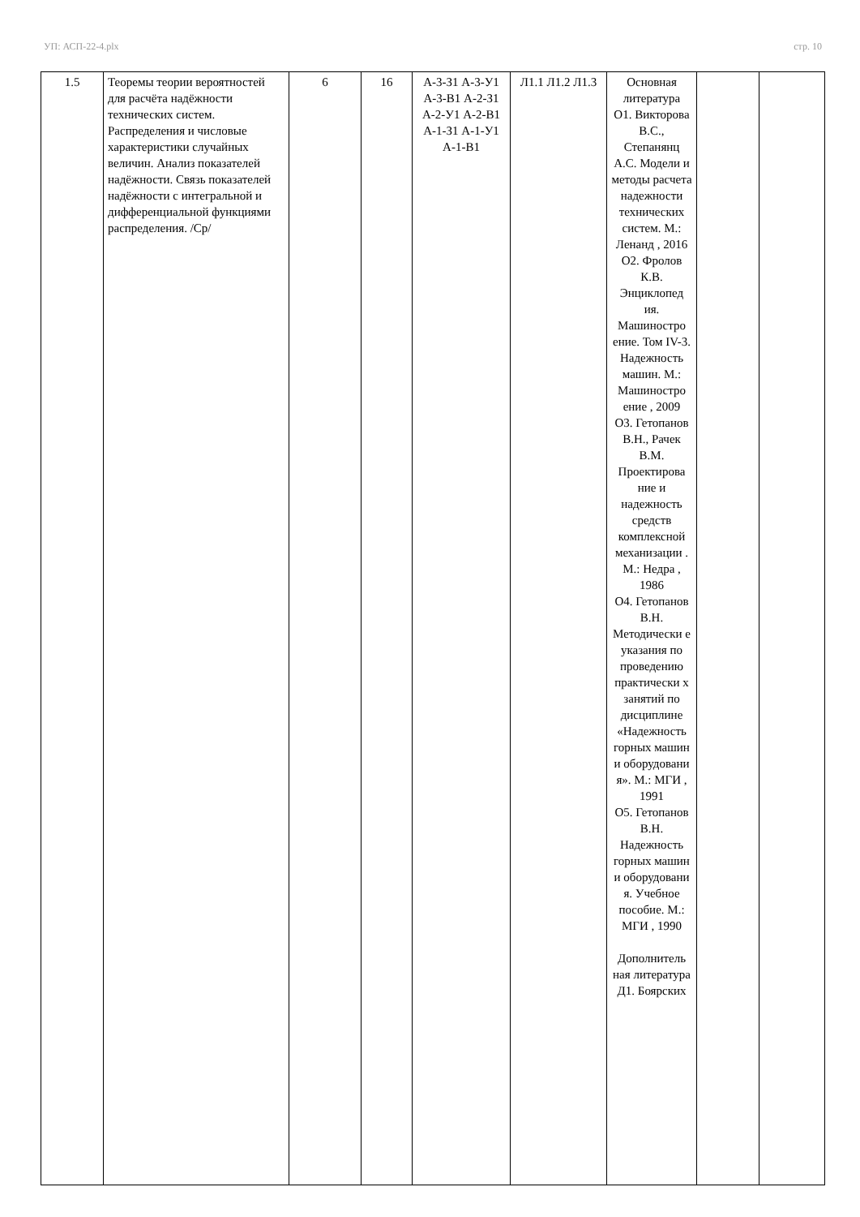УП: АСП-22-4.plx стр. 10
| 1.5 | Теоремы теории вероятностей для расчёта надёжности технических систем. Распределения и числовые характеристики случайных величин. Анализ показателей надёжности. Связь показателей надёжности с интегральной и дифференциальной функциями распределения. /Ср/ | 6 | 16 | А-3-З1 А-3-У1 А-3-В1 А-2-З1 А-2-У1 А-2-В1 А-1-З1 А-1-У1 А-1-В1 | Л1.1 Л1.2 Л1.3 | Основная литература О1. Викторова В.С., Степанянц А.С. Модели и методы расчета надежности технических систем. М.: Ленанд , 2016 О2. Фролов К.В. Энциклопед ия. Машиностро ение. Том IV-3. Надежность машин. М.: Машиностро ение , 2009 О3. Гетопанов В.Н., Рачек В.М. Проектирова ние и надежность средств комплексной механизации . М.: Недра , 1986 О4. Гетопанов В.Н. Методически е указания по проведению практически х занятий по дисциплине «Надежность горных машин и оборудовани я». М.: МГИ , 1991 О5. Гетопанов В.Н. Надежность горных машин и оборудовани я. Учебное пособие. М.: МГИ , 1990 Дополнитель ная литература Д1. Боярских | | |